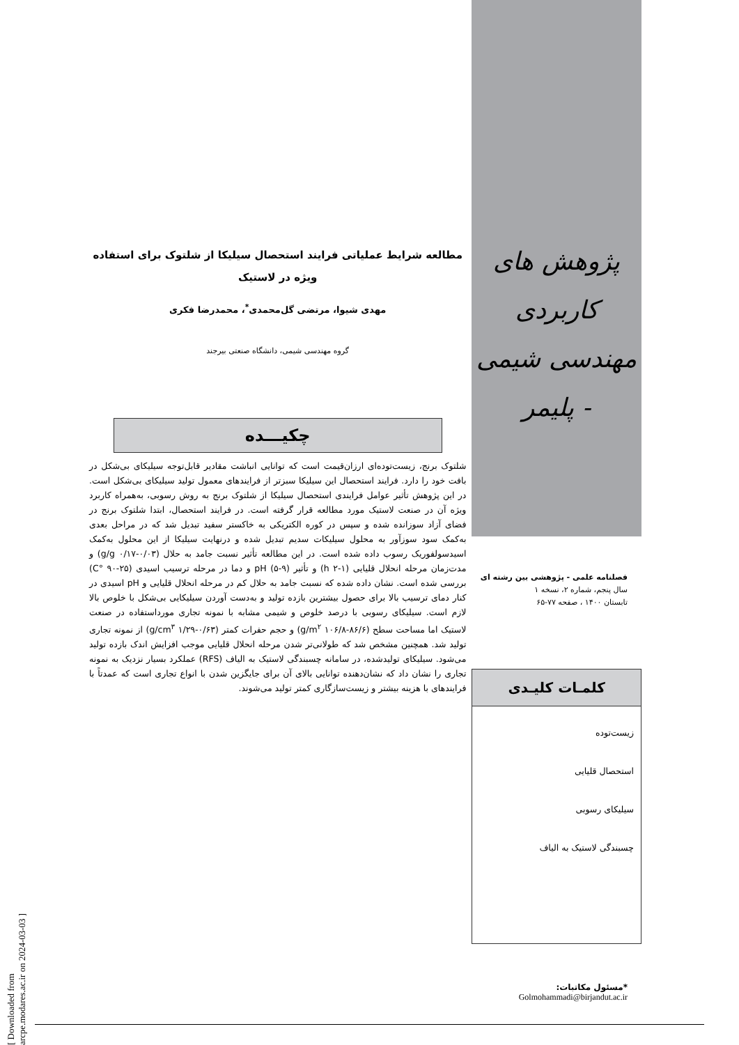پژوهش های کاربردی
مهندسی شیمی - پلیمر
فصلنامه علمی - پژوهشی بین رشته ای
سال پنجم، شماره ۲، نسخه ۱
تابستان ۱۴۰۰ ، صفحه ۷۷-۶۵
کلمـات کلیـدی
زیست‌توده
استحصال قلیایی
سیلیکای رسوبی
چسبندگی لاستیک به الیاف
*مسئول مکاتبات:
Golmohammadi@birjandut.ac.ir
مطالعه شرایط عملیاتی فرایند استحصال سیلیکا از شلتوک برای استفاده ویژه در لاستیک
مهدی شیوا، مرتضی گل‌محمدی<sup>*</sup>، محمدرضا فکری
گروه مهندسی شیمی، دانشگاه صنعتی بیرجند
چکیـــده
شلتوک برنج، زیست‌توده‌ای ارزان‌قیمت است که توانایی انباشت مقادیر قابل‌توجه سیلیکای بی‌شکل در بافت خود را دارد. فرایند استحصال این سیلیکا سبزتر از فرایندهای معمول تولید سیلیکای بی‌شکل است. در این پژوهش تأثیر عوامل فرایندی استحصال سیلیکا از شلتوک برنج به روش رسوبی، به‌همراه کاربرد ویژه آن در صنعت لاستیک مورد مطالعه قرار گرفته است. در فرایند استحصال، ابتدا شلتوک برنج در فضای آزاد سوزانده شده و سپس در کوره الکتریکی به خاکستر سفید تبدیل شد که در مراحل بعدی به‌کمک سود سوزآور به محلول سیلیکات سدیم تبدیل شده و درنهایت سیلیکا از این محلول به‌کمک اسیدسولفوریک رسوب داده شده است. در این مطالعه تأثیر نسبت جامد به حلال (۰/۰۳-۰/۱۷ g/g) و مدت‌زمان مرحله انحلال قلیایی (۱-۲ h) و تأثیر pH (۵-۹) و دما در مرحله ترسیب اسیدی (۲۵-۹۰ °C) بررسی شده است. نشان داده شده که نسبت جامد به حلال کم در مرحله انحلال قلیایی و pH اسیدی در کنار دمای ترسیب بالا برای حصول بیشترین بازده تولید و به‌دست آوردن سیلیکایی بی‌شکل با خلوص بالا لازم است. سیلیکای رسوبی با درصد خلوص و شیمی مشابه با نمونه تجاری مورداستفاده در صنعت لاستیک اما مساحت سطح (۸۶/۶-۱۰۶/۸ g/m<sup>۲</sup>) و حجم حفرات کمتر (۰/۶۳-۱/۲۹ g/cm<sup>۳</sup>) از نمونه تجاری تولید شد. همچنین مشخص شد که طولانی‌تر شدن مرحله انحلال قلیایی موجب افزایش اندک بازده تولید می‌شود. سیلیکای تولیدشده، در سامانه چسبندگی لاستیک به الیاف (RFS) عملکرد بسیار نزدیک به نمونه تجاری را نشان داد که نشان‌دهنده توانایی بالای آن برای جایگزین شدن با انواع تجاری است که عمدتاً با فرایندهای با هزینه بیشتر و زیست‌سازگاری کمتر تولید می‌شوند.
[ Downloaded from arcpe.modares.ac.ir on 2024-03-03 ]